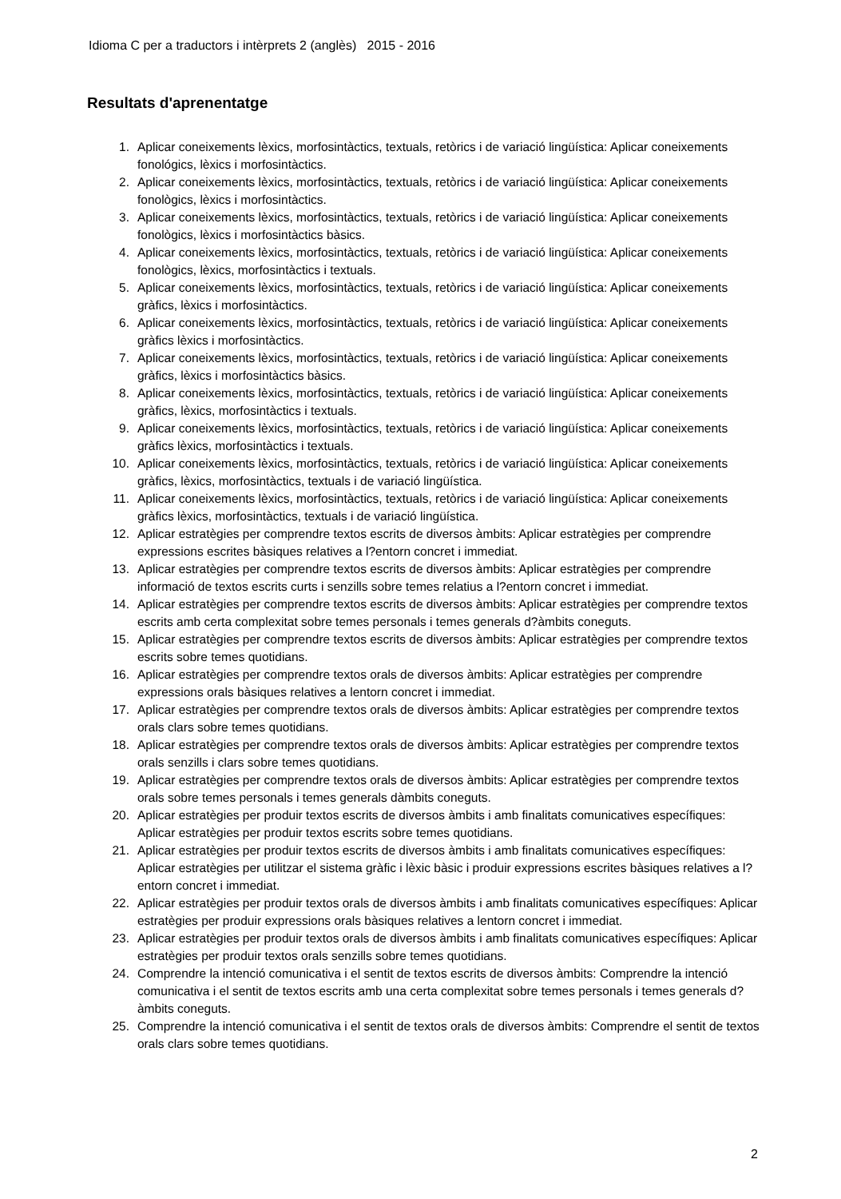Idioma C per a traductors i intèrprets 2 (anglès) 2015 - 2016
Resultats d'aprenentatge
1. Aplicar coneixements lèxics, morfosintàctics, textuals, retòrics i de variació lingüística: Aplicar coneixements fonológics, lèxics i morfosintàctics.
2. Aplicar coneixements lèxics, morfosintàctics, textuals, retòrics i de variació lingüística: Aplicar coneixements fonològics, lèxics i morfosintàctics.
3. Aplicar coneixements lèxics, morfosintàctics, textuals, retòrics i de variació lingüística: Aplicar coneixements fonològics, lèxics i morfosintàctics bàsics.
4. Aplicar coneixements lèxics, morfosintàctics, textuals, retòrics i de variació lingüística: Aplicar coneixements fonològics, lèxics, morfosintàctics i textuals.
5. Aplicar coneixements lèxics, morfosintàctics, textuals, retòrics i de variació lingüística: Aplicar coneixements gràfics, lèxics i morfosintàctics.
6. Aplicar coneixements lèxics, morfosintàctics, textuals, retòrics i de variació lingüística: Aplicar coneixements gràfics lèxics i morfosintàctics.
7. Aplicar coneixements lèxics, morfosintàctics, textuals, retòrics i de variació lingüística: Aplicar coneixements gràfics, lèxics i morfosintàctics bàsics.
8. Aplicar coneixements lèxics, morfosintàctics, textuals, retòrics i de variació lingüística: Aplicar coneixements gràfics, lèxics, morfosintàctics i textuals.
9. Aplicar coneixements lèxics, morfosintàctics, textuals, retòrics i de variació lingüística: Aplicar coneixements gràfics lèxics, morfosintàctics i textuals.
10. Aplicar coneixements lèxics, morfosintàctics, textuals, retòrics i de variació lingüística: Aplicar coneixements gràfics, lèxics, morfosintàctics, textuals i de variació lingüística.
11. Aplicar coneixements lèxics, morfosintàctics, textuals, retòrics i de variació lingüística: Aplicar coneixements gràfics lèxics, morfosintàctics, textuals i de variació lingüística.
12. Aplicar estratègies per comprendre textos escrits de diversos àmbits: Aplicar estratègies per comprendre expressions escrites bàsiques relatives a l?entorn concret i immediat.
13. Aplicar estratègies per comprendre textos escrits de diversos àmbits: Aplicar estratègies per comprendre informació de textos escrits curts i senzills sobre temes relatius a l?entorn concret i immediat.
14. Aplicar estratègies per comprendre textos escrits de diversos àmbits: Aplicar estratègies per comprendre textos escrits amb certa complexitat sobre temes personals i temes generals d?àmbits coneguts.
15. Aplicar estratègies per comprendre textos escrits de diversos àmbits: Aplicar estratègies per comprendre textos escrits sobre temes quotidians.
16. Aplicar estratègies per comprendre textos orals de diversos àmbits: Aplicar estratègies per comprendre expressions orals bàsiques relatives a lentorn concret i immediat.
17. Aplicar estratègies per comprendre textos orals de diversos àmbits: Aplicar estratègies per comprendre textos orals clars sobre temes quotidians.
18. Aplicar estratègies per comprendre textos orals de diversos àmbits: Aplicar estratègies per comprendre textos orals senzills i clars sobre temes quotidians.
19. Aplicar estratègies per comprendre textos orals de diversos àmbits: Aplicar estratègies per comprendre textos orals sobre temes personals i temes generals dàmbits coneguts.
20. Aplicar estratègies per produir textos escrits de diversos àmbits i amb finalitats comunicatives específiques: Aplicar estratègies per produir textos escrits sobre temes quotidians.
21. Aplicar estratègies per produir textos escrits de diversos àmbits i amb finalitats comunicatives específiques: Aplicar estratègies per utilitzar el sistema gràfic i lèxic bàsic i produir expressions escrites bàsiques relatives a l?entorn concret i immediat.
22. Aplicar estratègies per produir textos orals de diversos àmbits i amb finalitats comunicatives específiques: Aplicar estratègies per produir expressions orals bàsiques relatives a lentorn concret i immediat.
23. Aplicar estratègies per produir textos orals de diversos àmbits i amb finalitats comunicatives específiques: Aplicar estratègies per produir textos orals senzills sobre temes quotidians.
24. Comprendre la intenció comunicativa i el sentit de textos escrits de diversos àmbits: Comprendre la intenció comunicativa i el sentit de textos escrits amb una certa complexitat sobre temes personals i temes generals d?àmbits coneguts.
25. Comprendre la intenció comunicativa i el sentit de textos orals de diversos àmbits: Comprendre el sentit de textos orals clars sobre temes quotidians.
2